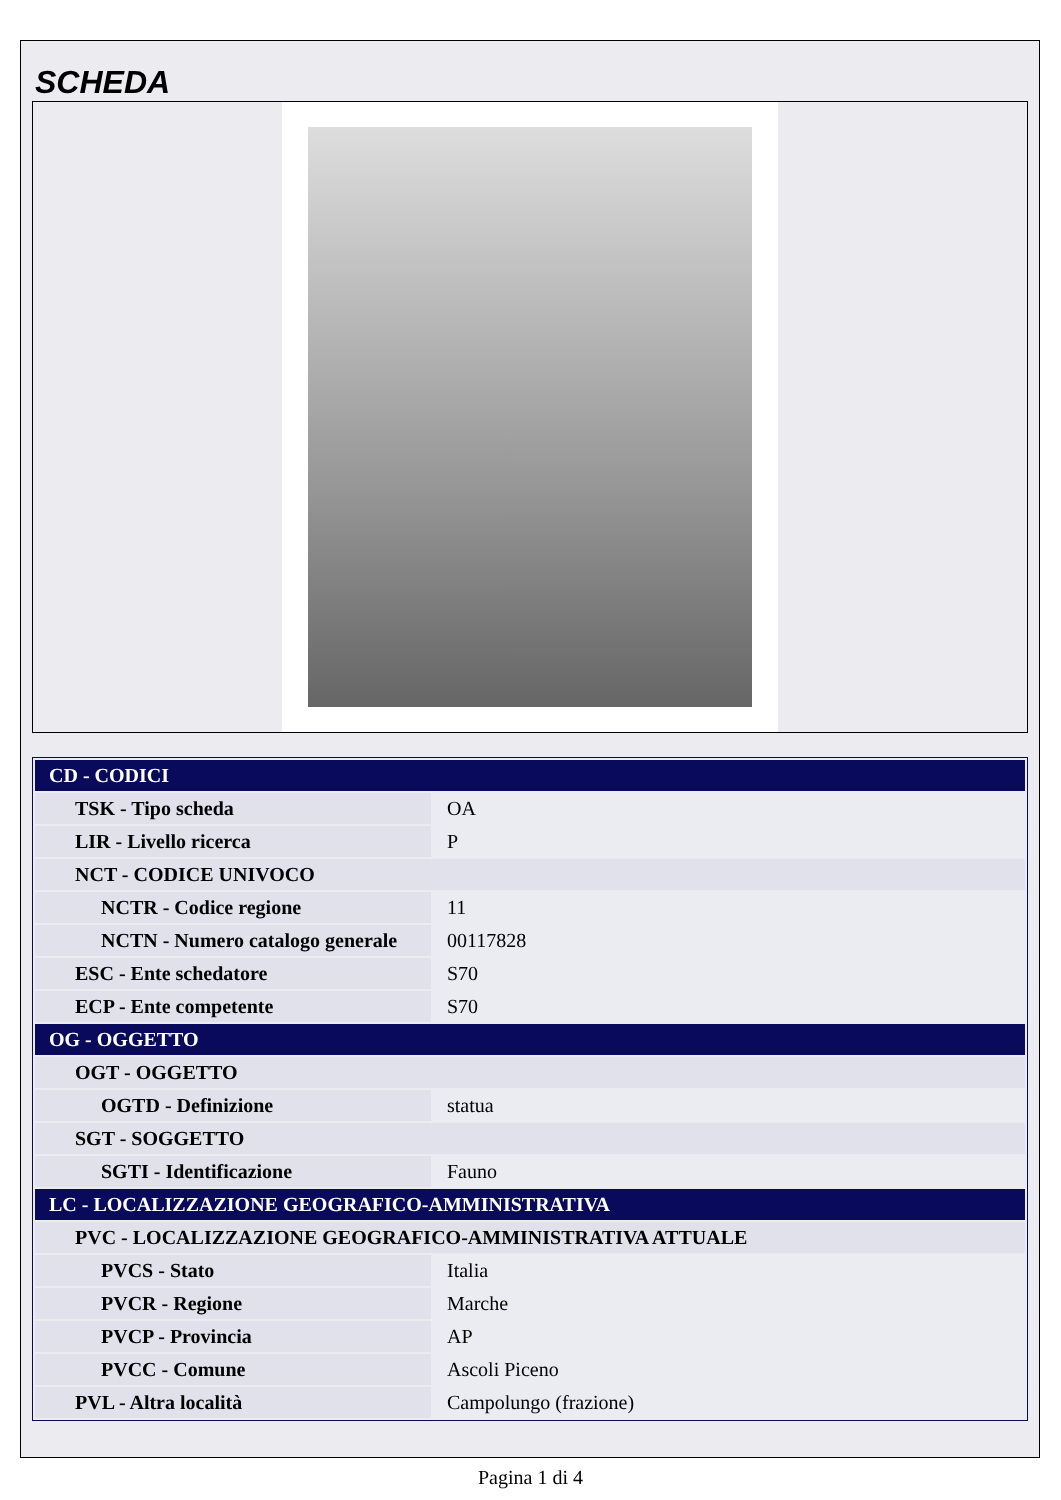SCHEDA
| CD - CODICI | |
| TSK - Tipo scheda | OA |
| LIR - Livello ricerca | P |
| NCT - CODICE UNIVOCO | |
| NCTR - Codice regione | 11 |
| NCTN - Numero catalogo generale | 00117828 |
| ESC - Ente schedatore | S70 |
| ECP - Ente competente | S70 |
| OG - OGGETTO | |
| OGT - OGGETTO | |
| OGTD - Definizione | statua |
| SGT - SOGGETTO | |
| SGTI - Identificazione | Fauno |
| LC - LOCALIZZAZIONE GEOGRAFICO-AMMINISTRATIVA | |
| PVC - LOCALIZZAZIONE GEOGRAFICO-AMMINISTRATIVA ATTUALE | |
| PVCS - Stato | Italia |
| PVCR - Regione | Marche |
| PVCP - Provincia | AP |
| PVCC - Comune | Ascoli Piceno |
| PVL - Altra località | Campolungo (frazione) |
Pagina 1 di 4